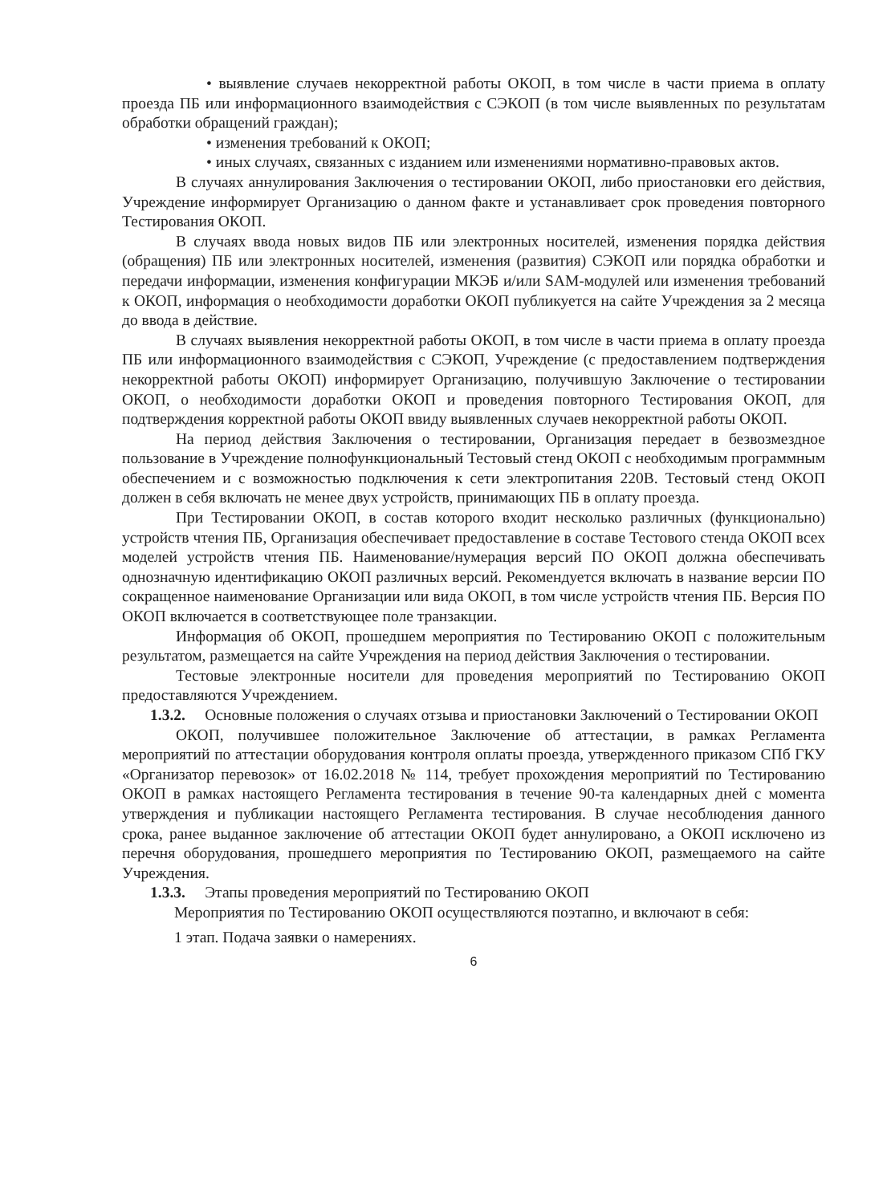• выявление случаев некорректной работы ОКОП, в том числе в части приема в оплату проезда ПБ или информационного взаимодействия с СЭКОП (в том числе выявленных по результатам обработки обращений граждан);
• изменения требований к ОКОП;
• иных случаях, связанных с изданием или изменениями нормативно-правовых актов.
В случаях аннулирования Заключения о тестировании ОКОП, либо приостановки его действия, Учреждение информирует Организацию о данном факте и устанавливает срок проведения повторного Тестирования ОКОП.
В случаях ввода новых видов ПБ или электронных носителей, изменения порядка действия (обращения) ПБ или электронных носителей, изменения (развития) СЭКОП или порядка обработки и передачи информации, изменения конфигурации МКЭБ и/или SAM-модулей или изменения требований к ОКОП, информация о необходимости доработки ОКОП публикуется на сайте Учреждения за 2 месяца до ввода в действие.
В случаях выявления некорректной работы ОКОП, в том числе в части приема в оплату проезда ПБ или информационного взаимодействия с СЭКОП, Учреждение (с предоставлением подтверждения некорректной работы ОКОП) информирует Организацию, получившую Заключение о тестировании ОКОП, о необходимости доработки ОКОП и проведения повторного Тестирования ОКОП, для подтверждения корректной работы ОКОП ввиду выявленных случаев некорректной работы ОКОП.
На период действия Заключения о тестировании, Организация передает в безвозмездное пользование в Учреждение полнофункциональный Тестовый стенд ОКОП с необходимым программным обеспечением и с возможностью подключения к сети электропитания 220В. Тестовый стенд ОКОП должен в себя включать не менее двух устройств, принимающих ПБ в оплату проезда.
При Тестировании ОКОП, в состав которого входит несколько различных (функционально) устройств чтения ПБ, Организация обеспечивает предоставление в составе Тестового стенда ОКОП всех моделей устройств чтения ПБ. Наименование/нумерация версий ПО ОКОП должна обеспечивать однозначную идентификацию ОКОП различных версий. Рекомендуется включать в название версии ПО сокращенное наименование Организации или вида ОКОП, в том числе устройств чтения ПБ. Версия ПО ОКОП включается в соответствующее поле транзакции.
Информация об ОКОП, прошедшем мероприятия по Тестированию ОКОП с положительным результатом, размещается на сайте Учреждения на период действия Заключения о тестировании.
Тестовые электронные носители для проведения мероприятий по Тестированию ОКОП предоставляются Учреждением.
1.3.2. Основные положения о случаях отзыва и приостановки Заключений о Тестировании ОКОП
ОКОП, получившее положительное Заключение об аттестации, в рамках Регламента мероприятий по аттестации оборудования контроля оплаты проезда, утвержденного приказом СПб ГКУ «Организатор перевозок» от 16.02.2018 № 114, требует прохождения мероприятий по Тестированию ОКОП в рамках настоящего Регламента тестирования в течение 90-та календарных дней с момента утверждения и публикации настоящего Регламента тестирования. В случае несоблюдения данного срока, ранее выданное заключение об аттестации ОКОП будет аннулировано, а ОКОП исключено из перечня оборудования, прошедшего мероприятия по Тестированию ОКОП, размещаемого на сайте Учреждения.
1.3.3. Этапы проведения мероприятий по Тестированию ОКОП
Мероприятия по Тестированию ОКОП осуществляются поэтапно, и включают в себя:
1 этап. Подача заявки о намерениях.
6